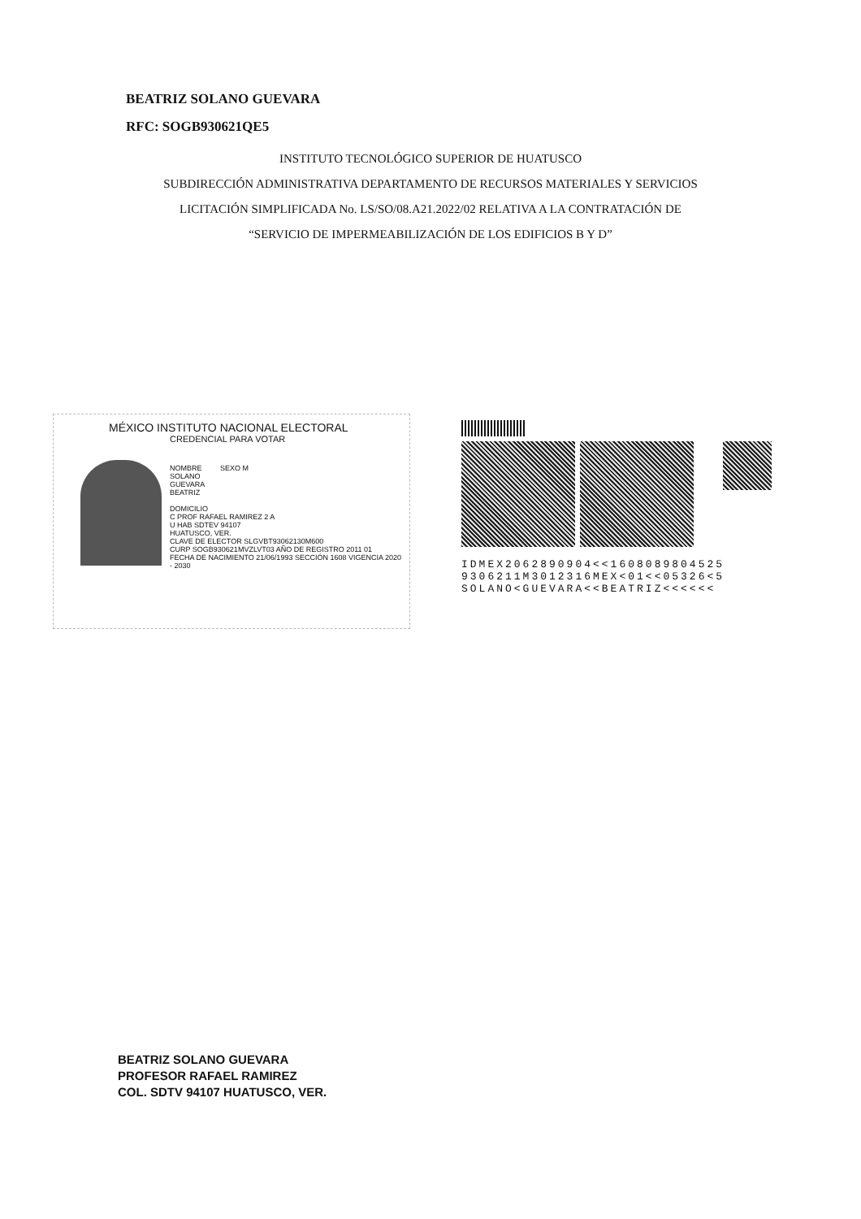BEATRIZ SOLANO GUEVARA
RFC: SOGB930621QE5
INSTITUTO TECNOLÓGICO SUPERIOR DE HUATUSCO
SUBDIRECCIÓN ADMINISTRATIVA DEPARTAMENTO DE RECURSOS MATERIALES Y SERVICIOS
LICITACIÓN SIMPLIFICADA No. LS/SO/08.A21.2022/02 RELATIVA A LA CONTRATACIÓN DE
“SERVICIO DE IMPERMEABILIZACIÓN DE LOS EDIFICIOS B Y D”
MÉXICO INSTITUTO NACIONAL ELECTORAL
CREDENCIAL PARA VOTAR
NOMBRE SEXO M
SOLANO
GUEVARA
BEATRIZ
DOMICILIO
C PROF RAFAEL RAMIREZ 2 A
U HAB SDTEV 94107
HUATUSCO, VER.
CLAVE DE ELECTOR SLGVBT93062130M600
CURP SOGB930621MVZLVT03 AÑO DE REGISTRO 2011 01
FECHA DE NACIMIENTO 21/06/1993 SECCIÓN 1608 VIGENCIA 2020 - 2030
IDMEX2062890904<<1608089804525
9306211M3012316MEX<01<<05326<5
SOLANO<GUEVARA<<BEATRIZ<<<<<<
BEATRIZ SOLANO GUEVARA
PROFESOR RAFAEL RAMIREZ
COL. SDTV 94107 HUATUSCO, VER.